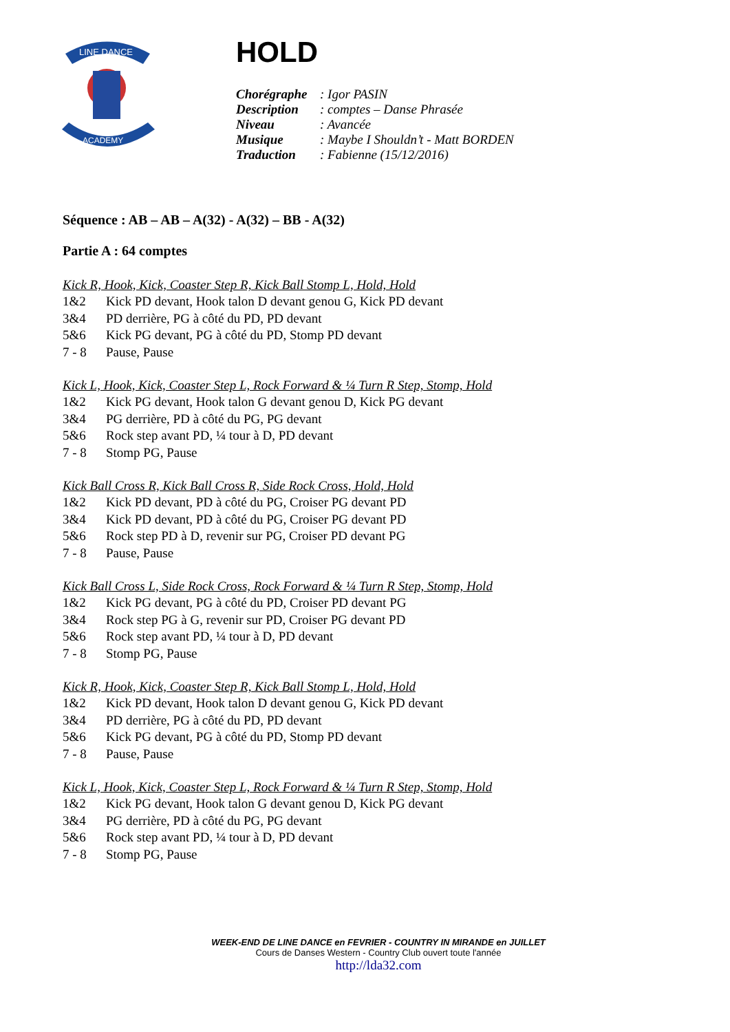LINE DANCE
ACADEMY
HOLD
| Chorégraphe | : Igor PASIN |
| Description | : comptes – Danse Phrasée |
| Niveau | : Avancée |
| Musique | : Maybe I Shouldn’t - Matt BORDEN |
| Traduction | : Fabienne (15/12/2016) |
Séquence : AB – AB – A(32) - A(32) – BB - A(32)
Partie A : 64 comptes
Kick R, Hook, Kick, Coaster Step R, Kick Ball Stomp L, Hold, Hold
1&2 Kick PD devant, Hook talon D devant genou G, Kick PD devant
3&4 PD derrière, PG à côté du PD, PD devant
5&6 Kick PG devant, PG à côté du PD, Stomp PD devant
7 - 8 Pause, Pause
Kick L, Hook, Kick, Coaster Step L, Rock Forward & ¼ Turn R Step, Stomp, Hold
1&2 Kick PG devant, Hook talon G devant genou D, Kick PG devant
3&4 PG derrière, PD à côté du PG, PG devant
5&6 Rock step avant PD, ¼ tour à D, PD devant
7 - 8 Stomp PG, Pause
Kick Ball Cross R, Kick Ball Cross R, Side Rock Cross, Hold, Hold
1&2 Kick PD devant, PD à côté du PG, Croiser PG devant PD
3&4 Kick PD devant, PD à côté du PG, Croiser PG devant PD
5&6 Rock step PD à D, revenir sur PG, Croiser PD devant PG
7 - 8 Pause, Pause
Kick Ball Cross L, Side Rock Cross, Rock Forward & ¼ Turn R Step, Stomp, Hold
1&2 Kick PG devant, PG à côté du PD, Croiser PD devant PG
3&4 Rock step PG à G, revenir sur PD, Croiser PG devant PD
5&6 Rock step avant PD, ¼ tour à D, PD devant
7 - 8 Stomp PG, Pause
Kick R, Hook, Kick, Coaster Step R, Kick Ball Stomp L, Hold, Hold
1&2 Kick PD devant, Hook talon D devant genou G, Kick PD devant
3&4 PD derrière, PG à côté du PD, PD devant
5&6 Kick PG devant, PG à côté du PD, Stomp PD devant
7 - 8 Pause, Pause
Kick L, Hook, Kick, Coaster Step L, Rock Forward & ¼ Turn R Step, Stomp, Hold
1&2 Kick PG devant, Hook talon G devant genou D, Kick PG devant
3&4 PG derrière, PD à côté du PG, PG devant
5&6 Rock step avant PD, ¼ tour à D, PD devant
7 - 8 Stomp PG, Pause
WEEK-END DE LINE DANCE en FEVRIER - COUNTRY IN MIRANDE en JUILLET
Cours de Danses Western - Country Club ouvert toute l'année
http://lda32.com